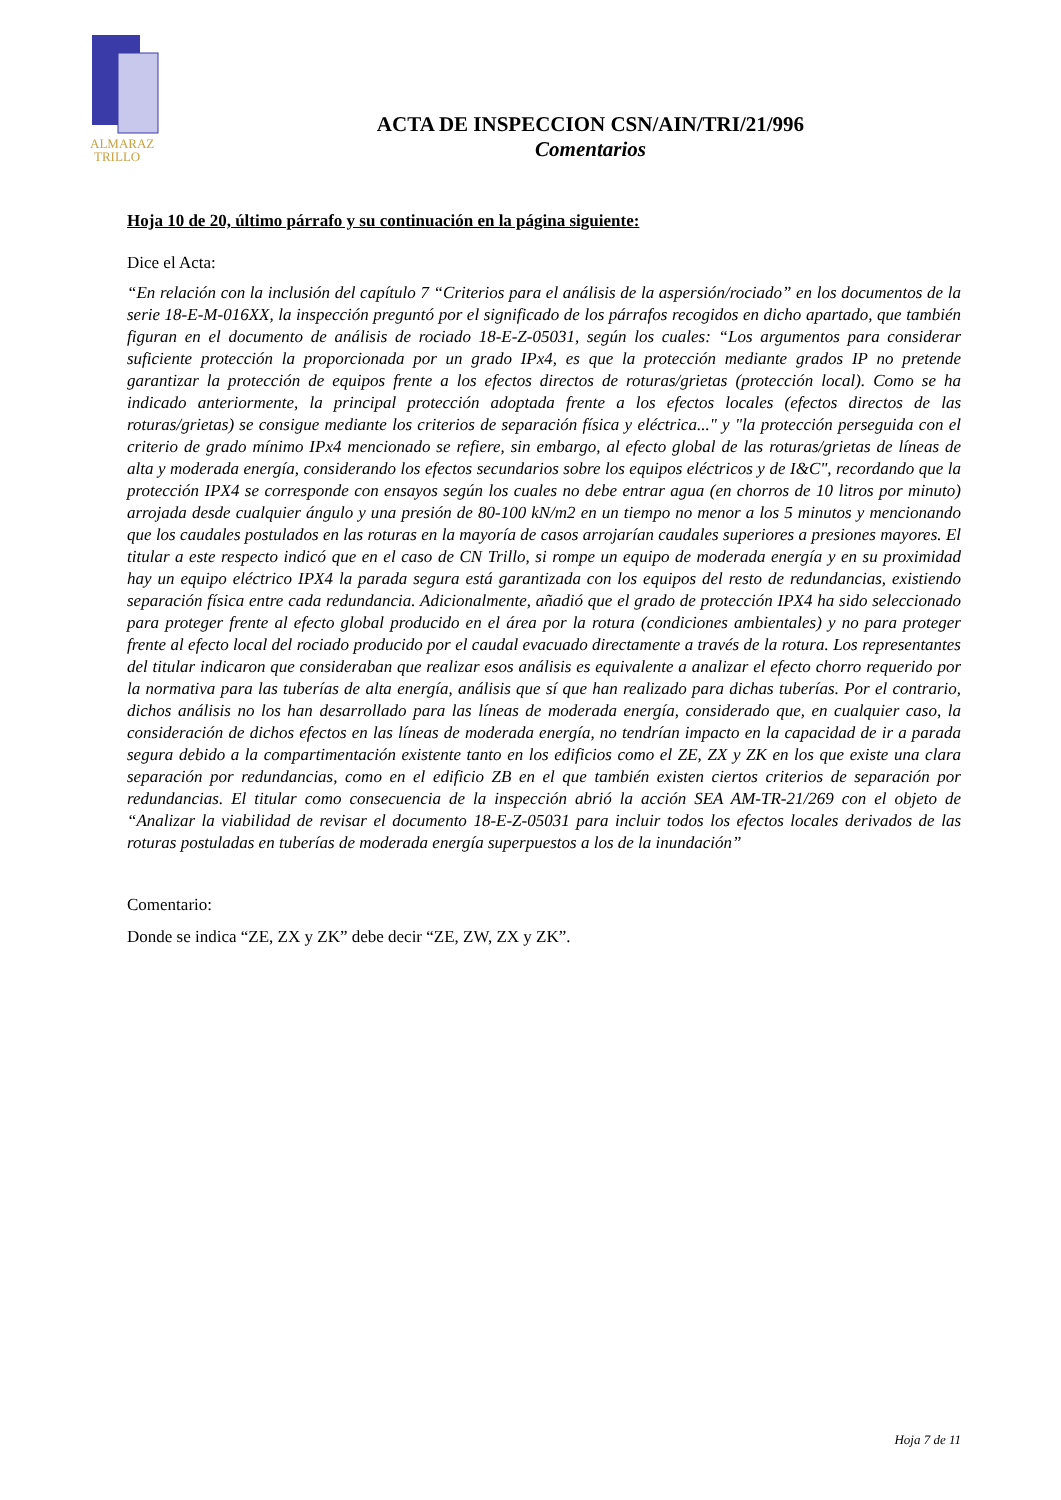ALMARAZ
TRILLO
ACTA DE INSPECCION CSN/AIN/TRI/21/996
Comentarios
Hoja 10 de 20, último párrafo y su continuación en la página siguiente:
Dice el Acta:
“En relación con la inclusión del capítulo 7 “Criterios para el análisis de la aspersión/rociado” en los documentos de la serie 18-E-M-016XX, la inspección preguntó por el significado de los párrafos recogidos en dicho apartado, que también figuran en el documento de análisis de rociado 18-E-Z-05031, según los cuales: “Los argumentos para considerar suficiente protección la proporcionada por un grado IPx4, es que la protección mediante grados IP no pretende garantizar la protección de equipos frente a los efectos directos de roturas/grietas (protección local). Como se ha indicado anteriormente, la principal protección adoptada frente a los efectos locales (efectos directos de las roturas/grietas) se consigue mediante los criterios de separación física y eléctrica..." y "la protección perseguida con el criterio de grado mínimo IPx4 mencionado se refiere, sin embargo, al efecto global de las roturas/grietas de líneas de alta y moderada energía, considerando los efectos secundarios sobre los equipos eléctricos y de I&C", recordando que la protección IPX4 se corresponde con ensayos según los cuales no debe entrar agua (en chorros de 10 litros por minuto) arrojada desde cualquier ángulo y una presión de 80-100 kN/m2 en un tiempo no menor a los 5 minutos y mencionando que los caudales postulados en las roturas en la mayoría de casos arrojarían caudales superiores a presiones mayores. El titular a este respecto indicó que en el caso de CN Trillo, si rompe un equipo de moderada energía y en su proximidad hay un equipo eléctrico IPX4 la parada segura está garantizada con los equipos del resto de redundancias, existiendo separación física entre cada redundancia. Adicionalmente, añadió que el grado de protección IPX4 ha sido seleccionado para proteger frente al efecto global producido en el área por la rotura (condiciones ambientales) y no para proteger frente al efecto local del rociado producido por el caudal evacuado directamente a través de la rotura. Los representantes del titular indicaron que consideraban que realizar esos análisis es equivalente a analizar el efecto chorro requerido por la normativa para las tuberías de alta energía, análisis que sí que han realizado para dichas tuberías. Por el contrario, dichos análisis no los han desarrollado para las líneas de moderada energía, considerado que, en cualquier caso, la consideración de dichos efectos en las líneas de moderada energía, no tendrían impacto en la capacidad de ir a parada segura debido a la compartimentación existente tanto en los edificios como el ZE, ZX y ZK en los que existe una clara separación por redundancias, como en el edificio ZB en el que también existen ciertos criterios de separación por redundancias. El titular como consecuencia de la inspección abrió la acción SEA AM-TR-21/269 con el objeto de “Analizar la viabilidad de revisar el documento 18-E-Z-05031 para incluir todos los efectos locales derivados de las roturas postuladas en tuberías de moderada energía superpuestos a los de la inundación”
Comentario:
Donde se indica “ZE, ZX y ZK” debe decir “ZE, ZW, ZX y ZK”.
Hoja 7 de 11